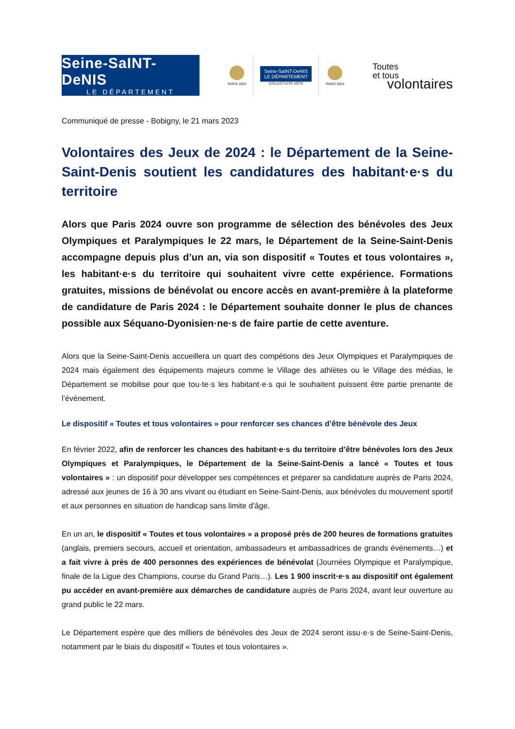Seine-SaINT-DeNIS
LE DÉPARTEMENT
PARIS 2024
Seine-SaINT-DeNIS
LE DÉPARTEMENT
COLLECTIVITÉ HÔTE
PARIS 2024
Toutes
et tous
volontaires
Communiqué de presse - Bobigny, le 21 mars 2023
Volontaires des Jeux de 2024 : le Département de la Seine-Saint-Denis soutient les candidatures des habitant·e·s du territoire
Alors que Paris 2024 ouvre son programme de sélection des bénévoles des Jeux Olympiques et Paralympiques le 22 mars, le Département de la Seine-Saint-Denis accompagne depuis plus d’un an, via son dispositif « Toutes et tous volontaires », les habitant·e·s du territoire qui souhaitent vivre cette expérience. Formations gratuites, missions de bénévolat ou encore accès en avant-première à la plateforme de candidature de Paris 2024 : le Département souhaite donner le plus de chances possible aux Séquano-Dyonisien·ne·s de faire partie de cette aventure.
Alors que la Seine-Saint-Denis accueillera un quart des compétions des Jeux Olympiques et Paralympiques de 2024 mais également des équipements majeurs comme le Village des athlètes ou le Village des médias, le Département se mobilise pour que tou·te·s les habitant·e·s qui le souhaitent puissent être partie prenante de l’événement.
Le dispositif « Toutes et tous volontaires » pour renforcer ses chances d’être bénévole des Jeux
En février 2022, afin de renforcer les chances des habitant·e·s du territoire d’être bénévoles lors des Jeux Olympiques et Paralympiques, le Département de la Seine-Saint-Denis a lancé « Toutes et tous volontaires » : un dispositif pour développer ses compétences et préparer sa candidature auprès de Paris 2024, adressé aux jeunes de 16 à 30 ans vivant ou étudiant en Seine-Saint-Denis, aux bénévoles du mouvement sportif et aux personnes en situation de handicap sans limite d’âge.
En un an, le dispositif « Toutes et tous volontaires » a proposé près de 200 heures de formations gratuites (anglais, premiers secours, accueil et orientation, ambassadeurs et ambassadrices de grands événements…) et a fait vivre à près de 400 personnes des expériences de bénévolat (Journées Olympique et Paralympique, finale de la Ligue des Champions, course du Grand Paris…). Les 1 900 inscrit·e·s au dispositif ont également pu accéder en avant-première aux démarches de candidature auprès de Paris 2024, avant leur ouverture au grand public le 22 mars.
Le Département espère que des milliers de bénévoles des Jeux de 2024 seront issu·e·s de Seine-Saint-Denis, notamment par le biais du dispositif « Toutes et tous volontaires ».